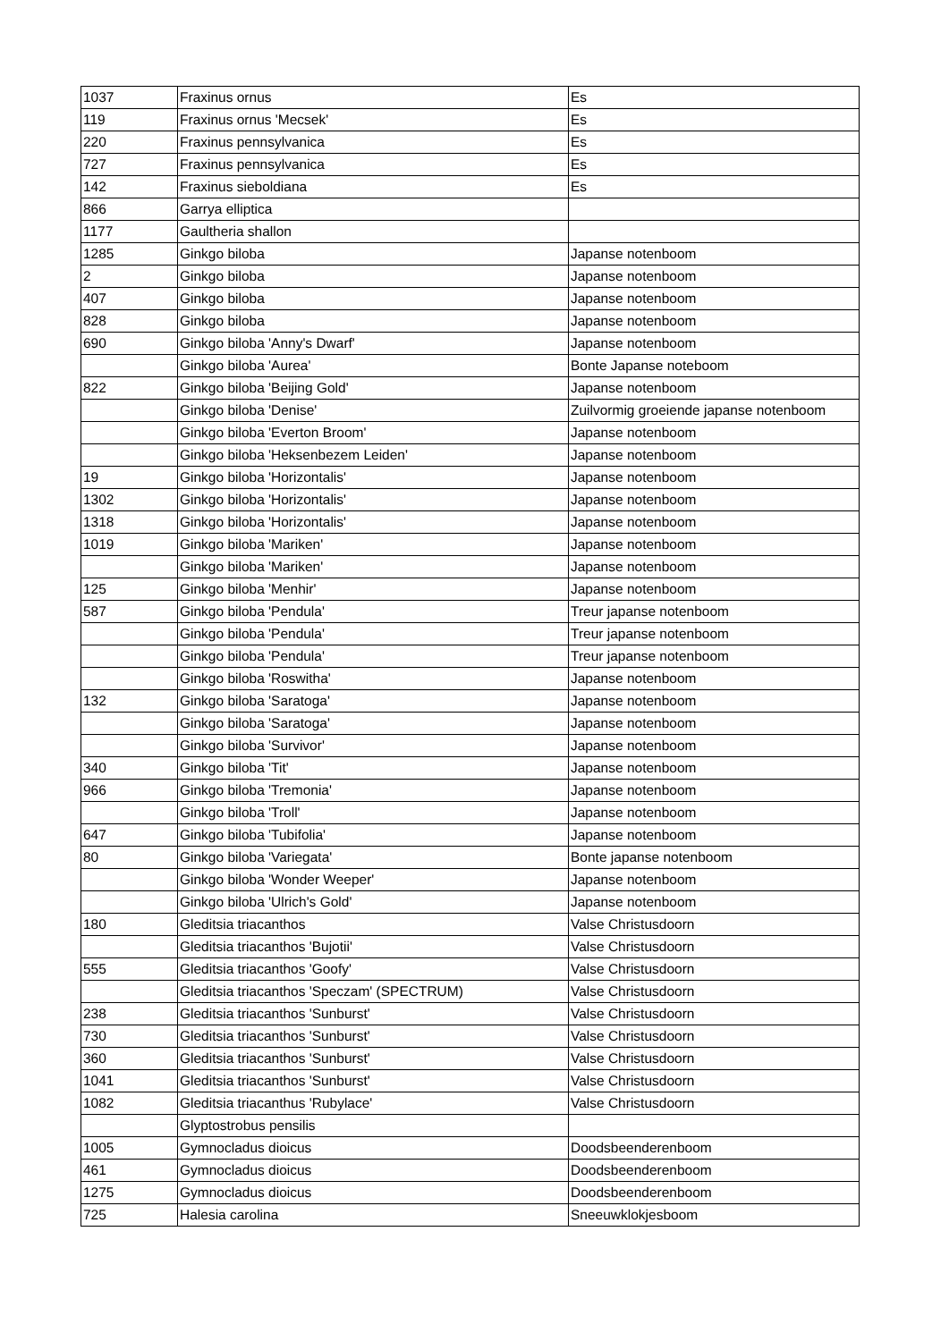| 1037 | Fraxinus ornus | Es |
| 119 | Fraxinus ornus 'Mecsek' | Es |
| 220 | Fraxinus pennsylvanica | Es |
| 727 | Fraxinus pennsylvanica | Es |
| 142 | Fraxinus sieboldiana | Es |
| 866 | Garrya elliptica | |
| 1177 | Gaultheria shallon | |
| 1285 | Ginkgo biloba | Japanse notenboom |
| 2 | Ginkgo biloba | Japanse notenboom |
| 407 | Ginkgo biloba | Japanse notenboom |
| 828 | Ginkgo biloba | Japanse notenboom |
| 690 | Ginkgo biloba 'Anny's Dwarf' | Japanse notenboom |
| | Ginkgo biloba 'Aurea' | Bonte Japanse noteboom |
| 822 | Ginkgo biloba 'Beijing Gold' | Japanse notenboom |
| | Ginkgo biloba 'Denise' | Zuilvormig groeiende japanse notenboom |
| | Ginkgo biloba 'Everton Broom' | Japanse notenboom |
| | Ginkgo biloba 'Heksenbezem Leiden' | Japanse notenboom |
| 19 | Ginkgo biloba 'Horizontalis' | Japanse notenboom |
| 1302 | Ginkgo biloba 'Horizontalis' | Japanse notenboom |
| 1318 | Ginkgo biloba 'Horizontalis' | Japanse notenboom |
| 1019 | Ginkgo biloba 'Mariken' | Japanse notenboom |
| | Ginkgo biloba 'Mariken' | Japanse notenboom |
| 125 | Ginkgo biloba 'Menhir' | Japanse notenboom |
| 587 | Ginkgo biloba 'Pendula' | Treur japanse notenboom |
| | Ginkgo biloba 'Pendula' | Treur japanse notenboom |
| | Ginkgo biloba 'Pendula' | Treur japanse notenboom |
| | Ginkgo biloba 'Roswitha' | Japanse notenboom |
| 132 | Ginkgo biloba 'Saratoga' | Japanse notenboom |
| | Ginkgo biloba 'Saratoga' | Japanse notenboom |
| | Ginkgo biloba 'Survivor' | Japanse notenboom |
| 340 | Ginkgo biloba 'Tit' | Japanse notenboom |
| 966 | Ginkgo biloba 'Tremonia' | Japanse notenboom |
| | Ginkgo biloba 'Troll' | Japanse notenboom |
| 647 | Ginkgo biloba 'Tubifolia' | Japanse notenboom |
| 80 | Ginkgo biloba 'Variegata' | Bonte japanse notenboom |
| | Ginkgo biloba 'Wonder Weeper' | Japanse notenboom |
| | Ginkgo biloba 'Ulrich's Gold' | Japanse notenboom |
| 180 | Gleditsia triacanthos | Valse Christusdoorn |
| | Gleditsia triacanthos 'Bujotii' | Valse Christusdoorn |
| 555 | Gleditsia triacanthos 'Goofy' | Valse Christusdoorn |
| | Gleditsia triacanthos 'Speczam' (SPECTRUM) | Valse Christusdoorn |
| 238 | Gleditsia triacanthos 'Sunburst' | Valse Christusdoorn |
| 730 | Gleditsia triacanthos 'Sunburst' | Valse Christusdoorn |
| 360 | Gleditsia triacanthos 'Sunburst' | Valse Christusdoorn |
| 1041 | Gleditsia triacanthos 'Sunburst' | Valse Christusdoorn |
| 1082 | Gleditsia triacanthus 'Rubylace' | Valse Christusdoorn |
| | Glyptostrobus pensilis | |
| 1005 | Gymnocladus dioicus | Doodsbeenderenboom |
| 461 | Gymnocladus dioicus | Doodsbeenderenboom |
| 1275 | Gymnocladus dioicus | Doodsbeenderenboom |
| 725 | Halesia carolina | Sneeuwklokjesboom |